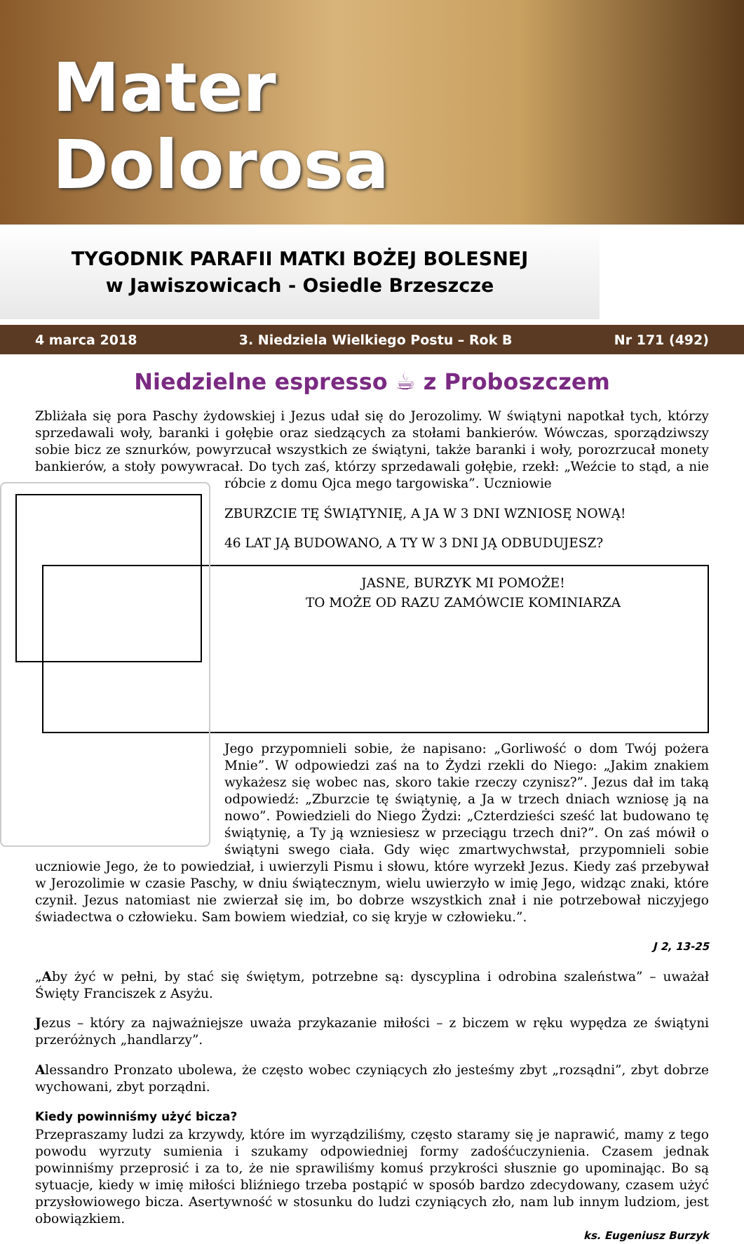Mater
Dolorosa
TYGODNIK PARAFII MATKI BOŻEJ BOLESNEJ
w Jawiszowicach - Osiedle Brzeszcze
4 marca 2018 3. Niedziela Wielkiego Postu – Rok B Nr 171 (492)
Niedzielne espresso ☕ z Proboszczem
Zbliżała się pora Paschy żydowskiej i Jezus udał się do Jerozolimy. W świątyni napotkał tych, którzy sprzedawali woły, baranki i gołębie oraz siedzących za stołami bankierów. Wówczas, sporządziwszy sobie bicz ze sznurków, powyrzucał wszystkich ze świątyni, także baranki i woły, porozrzucał monety bankierów, a stoły powywracał. Do tych zaś, którzy sprzedawali gołębie, rzekł: „Weźcie to stąd, a nie róbcie z domu Ojca mego targowiska”. Uczniowie
ZBURZCIE TĘ ŚWIĄTYNIĘ, A JA W 3 DNI WZNIOSĘ NOWĄ!
46 LAT JĄ BUDOWANO, A TY W 3 DNI JĄ ODBUDUJESZ?
JASNE, BURZYK MI POMOŻE!
TO MOŻE OD RAZU ZAMÓWCIE KOMINIARZA
Jego przypomnieli sobie, że napisano: „Gorliwość o dom Twój pożera Mnie”. W odpowiedzi zaś na to Żydzi rzekli do Niego: „Jakim znakiem wykażesz się wobec nas, skoro takie rzeczy czynisz?”. Jezus dał im taką odpowiedź: „Zburzcie tę świątynię, a Ja w trzech dniach wzniosę ją na nowo”. Powiedzieli do Niego Żydzi: „Czterdzieści sześć lat budowano tę świątynię, a Ty ją wzniesiesz w przeciągu trzech dni?”. On zaś mówił o świątyni swego ciała. Gdy więc zmartwychwstał, przypomnieli sobie uczniowie Jego, że to powiedział, i uwierzyli Pismu i słowu, które wyrzekł Jezus. Kiedy zaś przebywał w Jerozolimie w czasie Paschy, w dniu świątecznym, wielu uwierzyło w imię Jego, widząc znaki, które czynił. Jezus natomiast nie zwierzał się im, bo dobrze wszystkich znał i nie potrzebował niczyjego świadectwa o człowieku. Sam bowiem wiedział, co się kryje w człowieku.”.
J 2, 13-25
„Aby żyć w pełni, by stać się świętym, potrzebne są: dyscyplina i odrobina szaleństwa” – uważał Święty Franciszek z Asyżu.
Jezus – który za najważniejsze uważa przykazanie miłości – z biczem w ręku wypędza ze świątyni przeróżnych „handlarzy”.
Alessandro Pronzato ubolewa, że często wobec czyniących zło jesteśmy zbyt „rozsądni”, zbyt dobrze wychowani, zbyt porządni.
Kiedy powinniśmy użyć bicza?
Przepraszamy ludzi za krzywdy, które im wyrządziliśmy, często staramy się je naprawić, mamy z tego powodu wyrzuty sumienia i szukamy odpowiedniej formy zadośćuczynienia. Czasem jednak powinniśmy przeprosić i za to, że nie sprawiliśmy komuś przykrości słusznie go upominając. Bo są sytuacje, kiedy w imię miłości bliźniego trzeba postąpić w sposób bardzo zdecydowany, czasem użyć przysłowiowego bicza. Asertywność w stosunku do ludzi czyniących zło, nam lub innym ludziom, jest obowiązkiem.
ks. Eugeniusz Burzyk